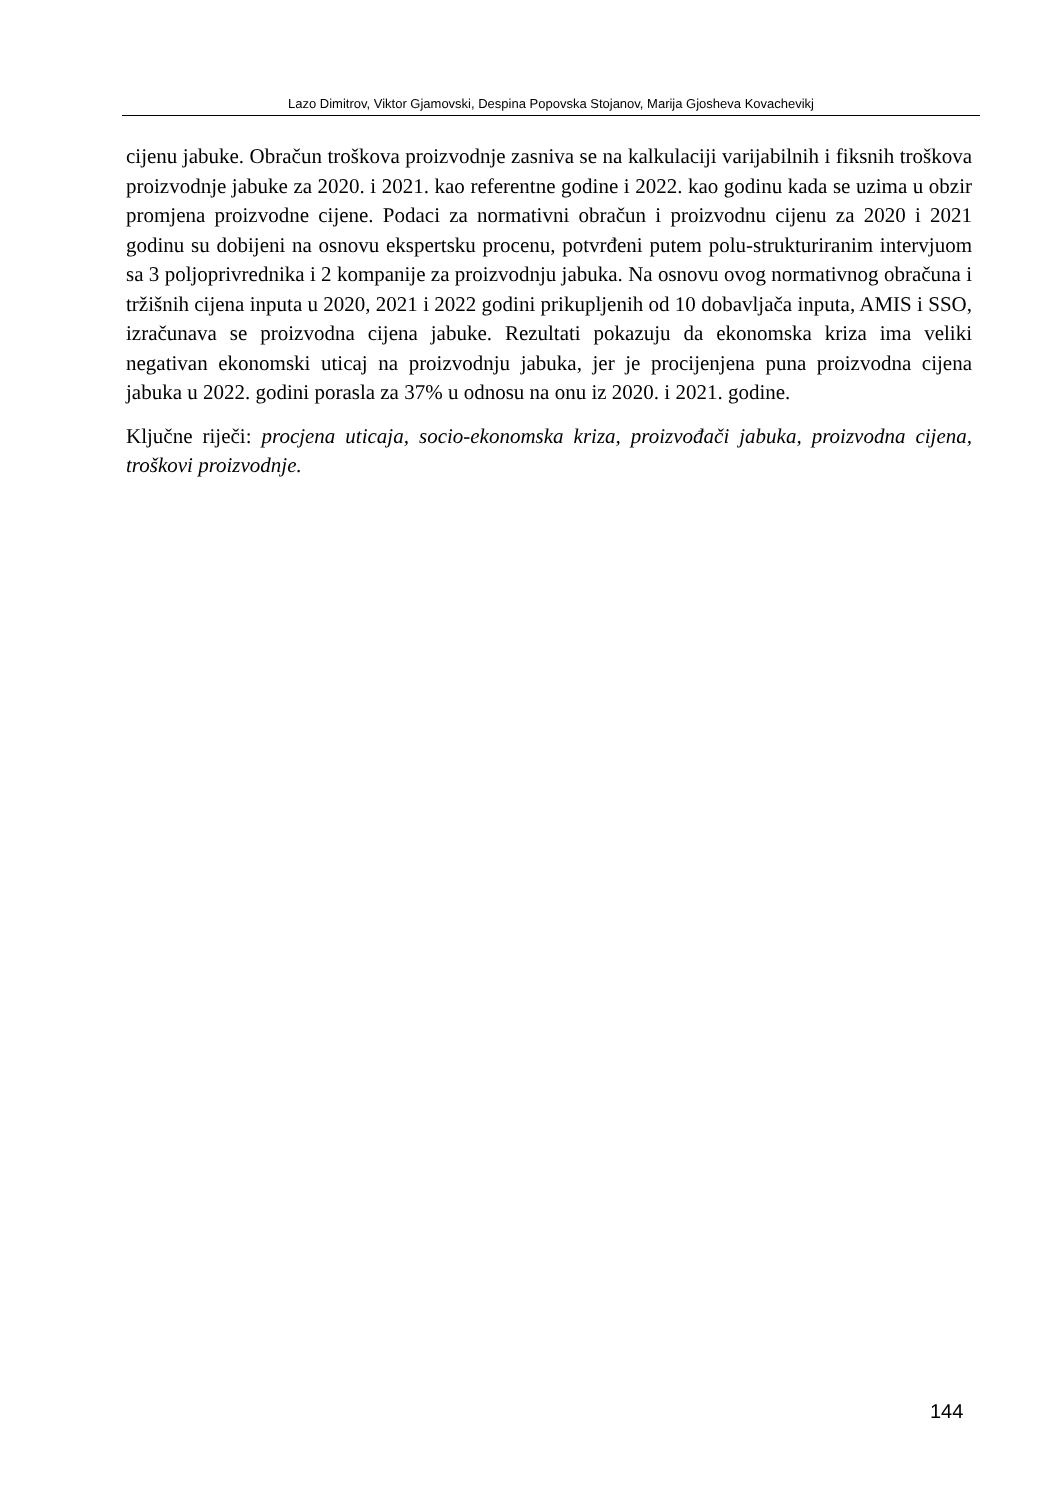Lazo Dimitrov, Viktor Gjamovski, Despina Popovska Stojanov, Marija Gjosheva Kovachevikj
cijenu jabuke. Obračun troškova proizvodnje zasniva se na kalkulaciji varijabilnih i fiksnih troškova proizvodnje jabuke za 2020. i 2021. kao referentne godine i 2022. kao godinu kada se uzima u obzir promjena proizvodne cijene. Podaci za normativni obračun i proizvodnu cijenu za 2020 i 2021 godinu su dobijeni na osnovu ekspertsku procenu, potvrđeni putem polu-strukturiranim intervjuom sa 3 poljoprivrednika i 2 kompanije za proizvodnju jabuka. Na osnovu ovog normativnog obračuna i tržišnih cijena inputa u 2020, 2021 i 2022 godini prikupljenih od 10 dobavljača inputa, AMIS i SSO, izračunava se proizvodna cijena jabuke. Rezultati pokazuju da ekonomska kriza ima veliki negativan ekonomski uticaj na proizvodnju jabuka, jer je procijenjena puna proizvodna cijena jabuka u 2022. godini porasla za 37% u odnosu na onu iz 2020. i 2021. godine.
Ključne riječi: procjena uticaja, socio-ekonomska kriza, proizvođači jabuka, proizvodna cijena, troškovi proizvodnje.
144